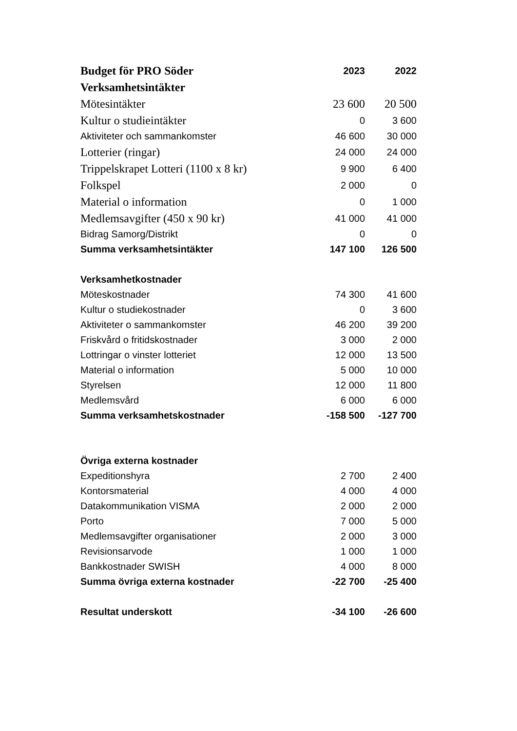| Budget för PRO Söder | 2023 | 2022 |
| --- | --- | --- |
| Verksamhetsintäkter | | |
| Mötesintäkter | 23 600 | 20 500 |
| Kultur o studieintäkter | 0 | 3 600 |
| Aktiviteter och sammankomster | 46 600 | 30 000 |
| Lotterier (ringar) | 24 000 | 24 000 |
| Trippelskrapet Lotteri (1100 x 8 kr) | 9 900 | 6 400 |
| Folkspel | 2 000 | 0 |
| Material o information | 0 | 1 000 |
| Medlemsavgifter (450 x 90 kr) | 41 000 | 41 000 |
| Bidrag Samorg/Distrikt | 0 | 0 |
| Summa verksamhetsintäkter | 147 100 | 126 500 |
| Verksamhetkostnader | | |
| Möteskostnader | 74 300 | 41 600 |
| Kultur o studiekostnader | 0 | 3 600 |
| Aktiviteter o sammankomster | 46 200 | 39 200 |
| Friskvård o fritidskostnader | 3 000 | 2 000 |
| Lottringar o vinster lotteriet | 12 000 | 13 500 |
| Material o information | 5 000 | 10 000 |
| Styrelsen | 12 000 | 11 800 |
| Medlemsvård | 6 000 | 6 000 |
| Summa verksamhetskostnader | -158 500 | -127 700 |
| Övriga externa kostnader | | |
| Expeditionshyra | 2 700 | 2 400 |
| Kontorsmaterial | 4 000 | 4 000 |
| Datakommunikation VISMA | 2 000 | 2 000 |
| Porto | 7 000 | 5 000 |
| Medlemsavgifter organisationer | 2 000 | 3 000 |
| Revisionsarvode | 1 000 | 1 000 |
| Bankkostnader SWISH | 4 000 | 8 000 |
| Summa övriga externa kostnader | -22 700 | -25 400 |
| Resultat underskott | -34 100 | -26 600 |